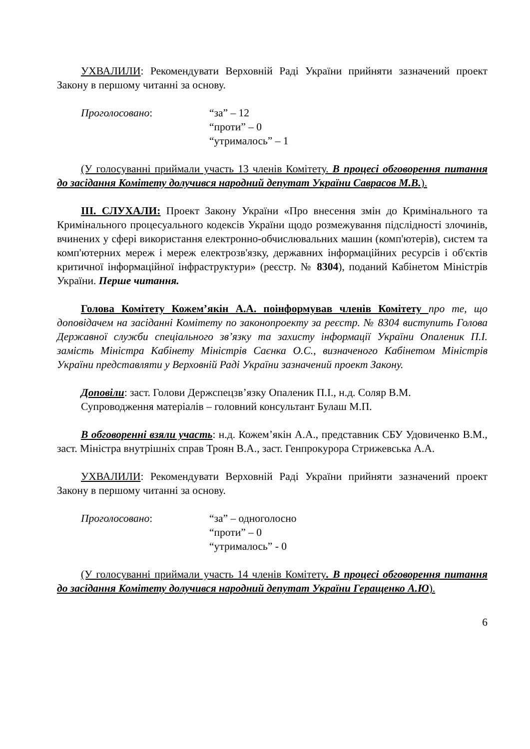УХВАЛИЛИ: Рекомендувати Верховній Раді України прийняти зазначений проект Закону в першому читанні за основу.
Проголосовано: “за” – 12
“проти” – 0
“утрималось” – 1
(У голосуванні приймали участь 13 членів Комітету. В процесі обговорення питання до засідання Комітету долучився народний депутат України Саврасов М.В.).
ІІІ. СЛУХАЛИ: Проект Закону України «Про внесення змін до Кримінального та Кримінального процесуального кодексів України щодо розмежування підслідності злочинів, вчинених у сфері використання електронно-обчислювальних машин (комп'ютерів), систем та комп'ютерних мереж і мереж електрозв'язку, державних інформаційних ресурсів і об'єктів критичної інформаційної інфраструктури» (реєстр. № 8304), поданий Кабінетом Міністрів України. Перше читання.
Голова Комітету Кожем’якін А.А. поінформував членів Комітету про те, що доповідачем на засіданні Комітету по законопроекту за реєстр. № 8304 виступить Голова Державної служби спеціального зв’язку та захисту інформації України Опаленик П.І. замість Міністра Кабінету Міністрів Саєнка О.С., визначеного Кабінетом Міністрів України представляти у Верховній Раді України зазначений проект Закону.
Доповіли: заст. Голови Держспецзв’язку Опаленик П.І., н.д. Соляр В.М.
Супроводження матеріалів – головний консультант Булаш М.П.
В обговоренні взяли участь: н.д. Кожем’якін А.А., представник СБУ Удовиченко В.М., заст. Міністра внутрішніх справ Троян В.А., заст. Генпрокурора Стрижевська А.А.
УХВАЛИЛИ: Рекомендувати Верховній Раді України прийняти зазначений проект Закону в першому читанні за основу.
Проголосовано: “за” – одноголосно
“проти” – 0
“утрималось” - 0
(У голосуванні приймали участь 14 членів Комітету. В процесі обговорення питання до засідання Комітету долучився народний депутат України Геращенко А.Ю).
6